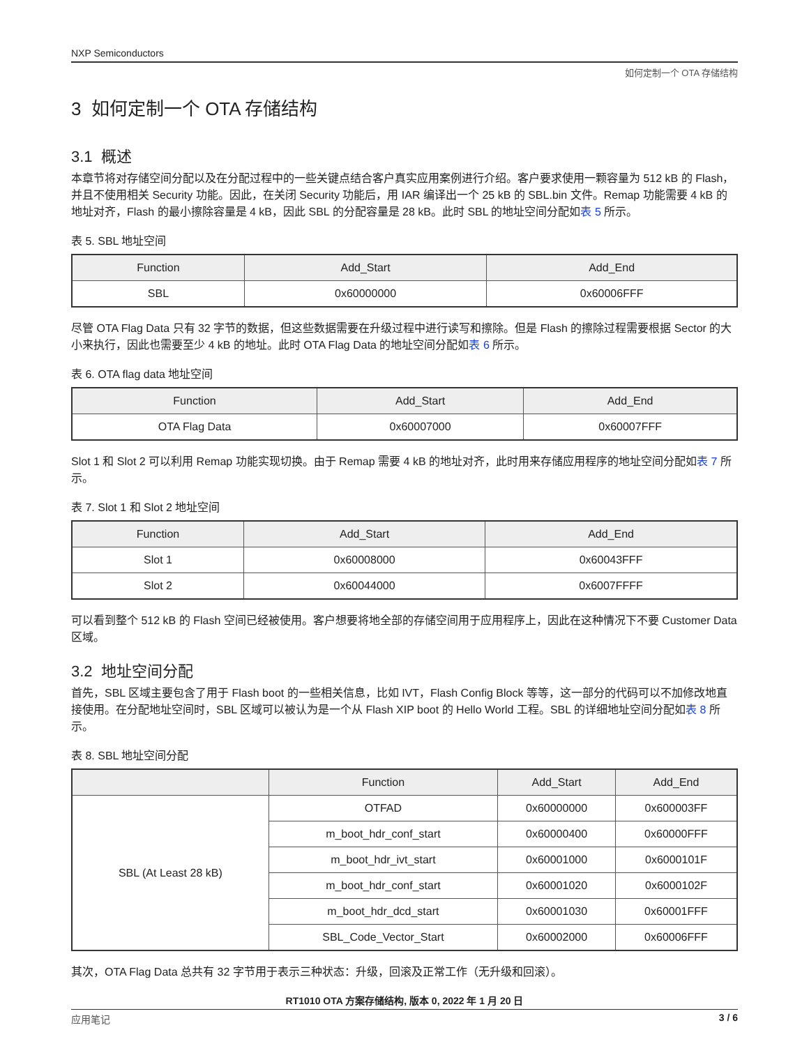NXP Semiconductors
如何定制一个 OTA 存储结构
3 如何定制一个 OTA 存储结构
3.1 概述
本章节将对存储空间分配以及在分配过程中的一些关键点结合客户真实应用案例进行介绍。客户要求使用一颗容量为 512 kB 的 Flash，并且不使用相关 Security 功能。因此，在关闭 Security 功能后，用 IAR 编译出一个 25 kB 的 SBL.bin 文件。Remap 功能需要 4 kB 的地址对齐，Flash 的最小擦除容量是 4 kB，因此 SBL 的分配容量是 28 kB。此时 SBL 的地址空间分配如表 5 所示。
表 5. SBL 地址空间
| Function | Add_Start | Add_End |
| --- | --- | --- |
| SBL | 0x60000000 | 0x60006FFF |
尽管 OTA Flag Data 只有 32 字节的数据，但这些数据需要在升级过程中进行读写和擦除。但是 Flash 的擦除过程需要根据 Sector 的大小来执行，因此也需要至少 4 kB 的地址。此时 OTA Flag Data 的地址空间分配如表 6 所示。
表 6. OTA flag data 地址空间
| Function | Add_Start | Add_End |
| --- | --- | --- |
| OTA Flag Data | 0x60007000 | 0x60007FFF |
Slot 1 和 Slot 2 可以利用 Remap 功能实现切换。由于 Remap 需要 4 kB 的地址对齐，此时用来存储应用程序的地址空间分配如表 7 所示。
表 7. Slot 1 和 Slot 2 地址空间
| Function | Add_Start | Add_End |
| --- | --- | --- |
| Slot 1 | 0x60008000 | 0x60043FFF |
| Slot 2 | 0x60044000 | 0x6007FFFF |
可以看到整个 512 kB 的 Flash 空间已经被使用。客户想要将地全部的存储空间用于应用程序上，因此在这种情况下不要 Customer Data 区域。
3.2 地址空间分配
首先，SBL 区域主要包含了用于 Flash boot 的一些相关信息，比如 IVT，Flash Config Block 等等，这一部分的代码可以不加修改地直接使用。在分配地址空间时，SBL 区域可以被认为是一个从 Flash XIP boot 的 Hello World 工程。SBL 的详细地址空间分配如表 8 所示。
表 8. SBL 地址空间分配
| | Function | Add_Start | Add_End |
| --- | --- | --- | --- |
| SBL (At Least 28 kB) | OTFAD | 0x60000000 | 0x600003FF |
| | m_boot_hdr_conf_start | 0x60000400 | 0x60000FFF |
| | m_boot_hdr_ivt_start | 0x60001000 | 0x6000101F |
| | m_boot_hdr_conf_start | 0x60001020 | 0x6000102F |
| | m_boot_hdr_dcd_start | 0x60001030 | 0x60001FFF |
| | SBL_Code_Vector_Start | 0x60002000 | 0x60006FFF |
其次，OTA Flag Data 总共有 32 字节用于表示三种状态：升级，回滚及正常工作（无升级和回滚）。
RT1010 OTA 方案存储结构, 版本 0, 2022 年 1 月 20 日
应用笔记 3 / 6